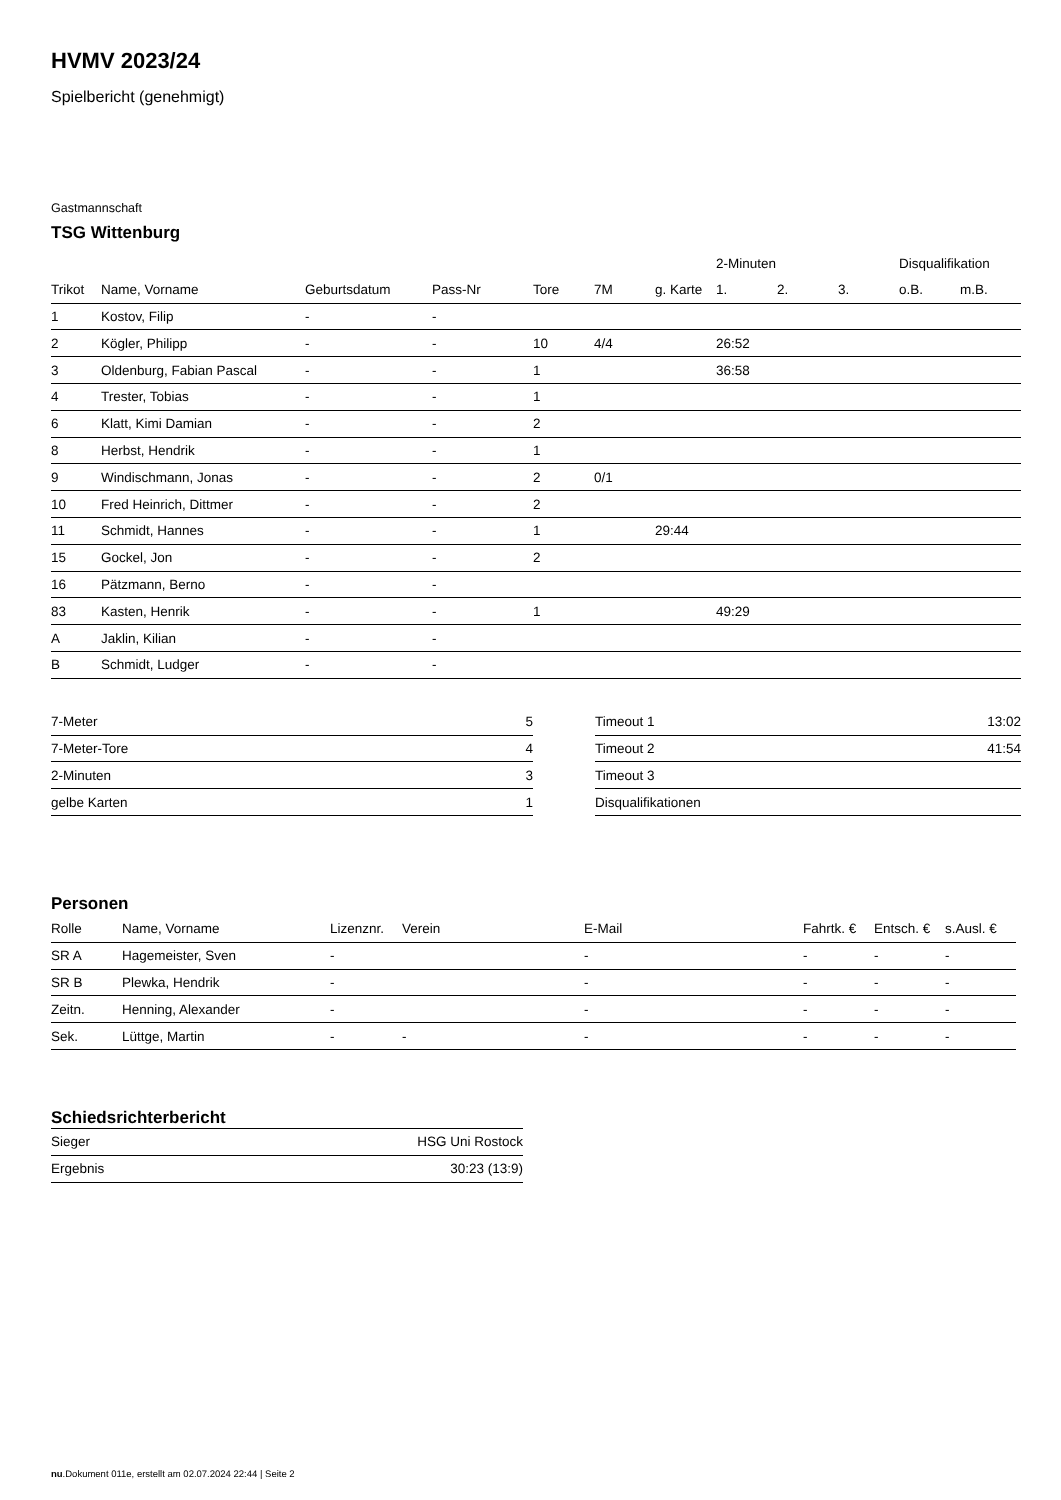HVMV 2023/24
Spielbericht (genehmigt)
Gastmannschaft
TSG Wittenburg
| | | | | | | | 2-Minuten | | | Disqualifikation | |
| --- | --- | --- | --- | --- | --- | --- | --- | --- | --- | --- | --- |
| Trikot | Name, Vorname | Geburtsdatum | Pass-Nr | Tore | 7M | g. Karte | 1. | 2. | 3. | o.B. | m.B. |
| 1 | Kostov, Filip | - | - | | | | | | | | |
| 2 | Kögler, Philipp | - | - | 10 | 4/4 | | 26:52 | | | | |
| 3 | Oldenburg, Fabian Pascal | - | - | 1 | | | 36:58 | | | | |
| 4 | Trester, Tobias | - | - | 1 | | | | | | | |
| 6 | Klatt, Kimi Damian | - | - | 2 | | | | | | | |
| 8 | Herbst, Hendrik | - | - | 1 | | | | | | | |
| 9 | Windischmann, Jonas | - | - | 2 | 0/1 | | | | | | |
| 10 | Fred Heinrich, Dittmer | - | - | 2 | | | | | | | |
| 11 | Schmidt, Hannes | - | - | 1 | | 29:44 | | | | | |
| 15 | Gockel, Jon | - | - | 2 | | | | | | | |
| 16 | Pätzmann, Berno | - | - | | | | | | | | |
| 83 | Kasten, Henrik | - | - | 1 | | | 49:29 | | | | |
| A | Jaklin, Kilian | - | - | | | | | | | | |
| B | Schmidt, Ludger | - | - | | | | | | | | |
| 7-Meter | 5 |
| 7-Meter-Tore | 4 |
| 2-Minuten | 3 |
| gelbe Karten | 1 |
| Timeout 1 | 13:02 |
| Timeout 2 | 41:54 |
| Timeout 3 | |
| Disqualifikationen | |
Personen
| Rolle | Name, Vorname | Lizenznr. | Verein | E-Mail | Fahrtk. € | Entsch. € | s.Ausl. € |
| --- | --- | --- | --- | --- | --- | --- | --- |
| SR A | Hagemeister, Sven | - | | - | - | - | - |
| SR B | Plewka, Hendrik | - | | - | - | - | - |
| Zeitn. | Henning, Alexander | - | | - | - | - | - |
| Sek. | Lüttge, Martin | - | - | - | - | - | - |
Schiedsrichterbericht
| Sieger | HSG Uni Rostock |
| Ergebnis | 30:23 (13:9) |
nu.Dokument 011e, erstellt am 02.07.2024 22:44 | Seite 2